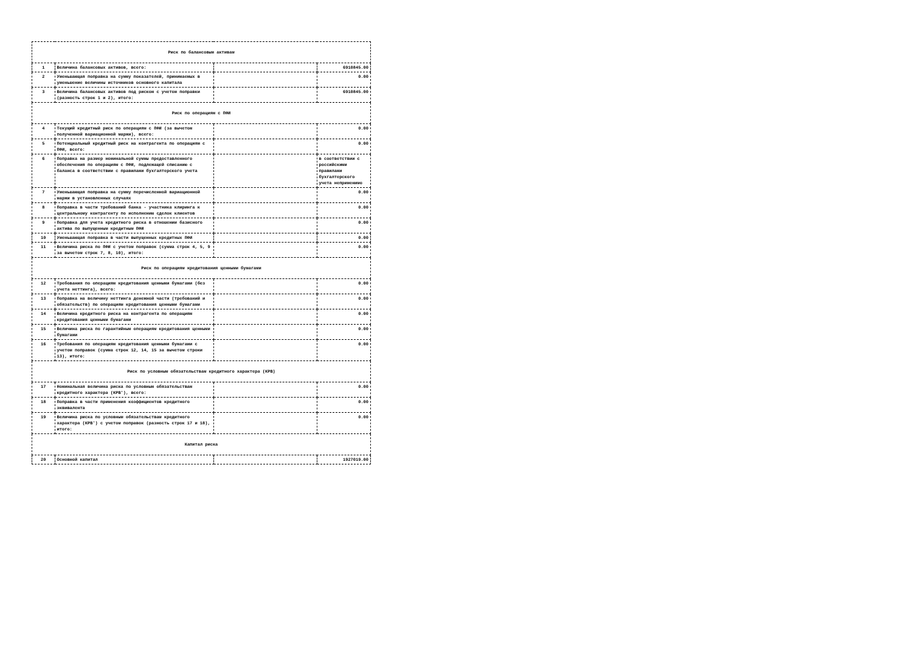| Риск по балансовым активам | | | |
| 1 | Величина балансовых активов, всего: | | 6910845.00 |
| 2 | Уменьшающая поправка на сумму показателей, принимаемых в уменьшение величины источников основного капитала | | 0.00 |
| 3 | Величина балансовых активов под риском с учетом поправки (разность строк 1 и 2), итого: | | 6910845.00 |
| Риск по операциям с ПФИ | | | |
| 4 | Текущий кредитный риск по операциям с ПФИ (за вычетом полученной вариационной маржи), всего: | | 0.00 |
| 5 | Потенциальный кредитный риск на контрагента по операциям с ПФИ, всего: | | 0.00 |
| 6 | Поправка на размер номинальной суммы предоставленного обеспечения по операциям с ПФИ, подлежащей списанию с баланса в соответствии с правилами бухгалтерского учета | | в соответствии с российскими правилами бухгалтерского учета неприменимо |
| 7 | Уменьшающая поправка на сумму перечисленной вариационной маржи в установленных случаях | | 0.00 |
| 8 | Поправка в части требований банка - участника клиринга к центральному контрагенту по исполнению сделок клиентов | | 0.00 |
| 9 | Поправка для учета кредитного риска в отношении базисного актива по выпущенным кредитным ПФИ | | 0.00 |
| 10 | Уменьшающая поправка в части выпущенных кредитных ПФИ | | 0.00 |
| 11 | Величина риска по ПФИ с учетом поправок (сумма строк 4, 5, 9 за вычетом строк 7, 8, 10), итого: | | 0.00 |
| Риск по операциям кредитования ценными бумагами | | | |
| 12 | Требования по операциям кредитования ценными бумагами (без учета неттинга), всего: | | 0.00 |
| 13 | Поправка на величину неттинга денежной части (требований и обязательств) по операциям кредитования ценными бумагами | | 0.00 |
| 14 | Величина кредитного риска на контрагента по операциям кредитования ценными бумагами | | 0.00 |
| 15 | Величина риска по гарантийным операциям кредитования ценными бумагами | | 0.00 |
| 16 | Требования по операциям кредитования ценными бумагами с учетом поправок (сумма строк 12, 14, 15 за вычетом строки 13), итого: | | 0.00 |
| Риск по условным обязательствам кредитного характера (КРВ) | | | |
| 17 | Номинальная величина риска по условным обязательствам кредитного характера (КРВ'), всего: | | 0.00 |
| 18 | Поправка в части применения коэффициентов кредитного эквивалента | | 0.00 |
| 19 | Величина риска по условным обязательствам кредитного характера (КРВ') с учетом поправок (разность строк 17 и 18), итого: | | 0.00 |
| Капитал риска | | | |
| 20 | Основной капитал | | 1927019.00 |